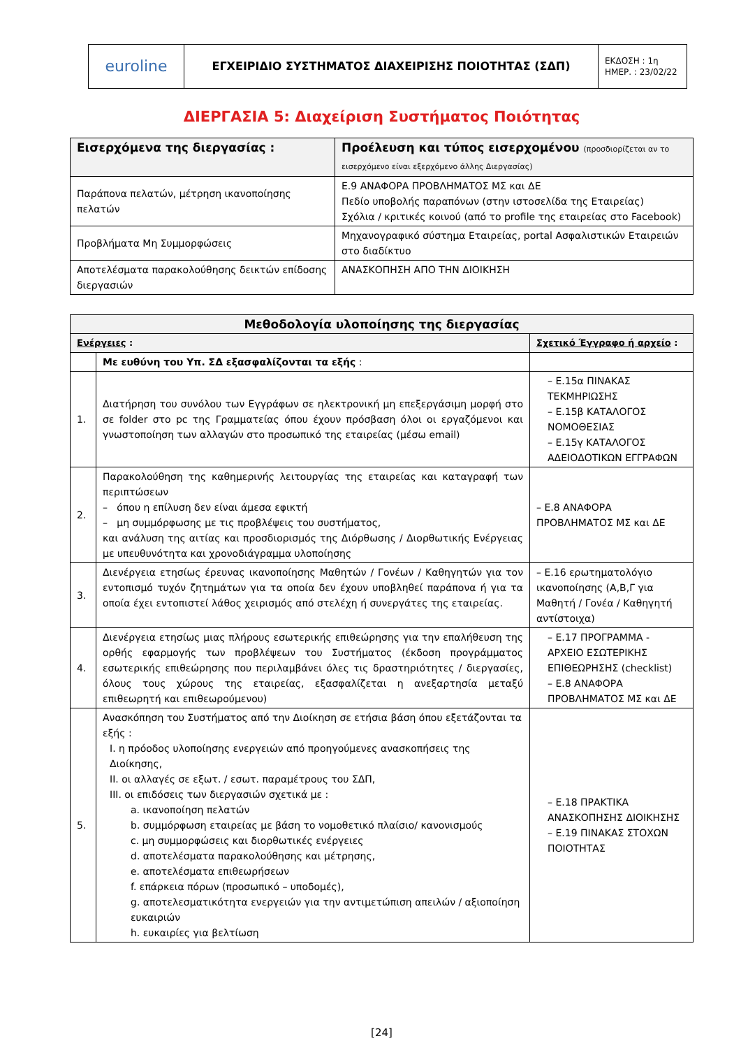| euroline | ΕΓΧΕΙΡΙΔΙΟ ΣΥΣΤΗΜΑΤΟΣ ΔΙΑΧΕΙΡΙΣΗΣ ΠΟΙΟΤΗΤΑΣ (ΣΔΠ) | ΕΚΔΟΣΗ : 1η ΗΜΕΡ. : 23/02/22 |
ΔΙΕΡΓΑΣΙΑ 5: Διαχείριση Συστήματος Ποιότητας
| Εισερχόμενα της διεργασίας : | Προέλευση και τύπος εισερχομένου (προσδιορίζεται αν το εισερχόμενο είναι εξερχόμενο άλλης Διεργασίας) |
| --- | --- |
| Παράπονα πελατών, μέτρηση ικανοποίησης πελατών | Ε.9 ΑΝΑΦΟΡΑ ΠΡΟΒΛΗΜΑΤΟΣ ΜΣ και ΔΕ Πεδίο υποβολής παραπόνων (στην ιστοσελίδα της Εταιρείας) Σχόλια / κριτικές κοινού (από το profile της εταιρείας στο Facebook) |
| Προβλήματα Μη Συμμορφώσεις | Μηχανογραφικό σύστημα Εταιρείας, portal Ασφαλιστικών Εταιρειών στο διαδίκτυο |
| Αποτελέσματα παρακολούθησης δεικτών επίδοσης διεργασιών | ΑΝΑΣΚΟΠΗΣΗ ΑΠΟ ΤΗΝ ΔΙΟΙΚΗΣΗ |
| Μεθοδολογία υλοποίησης της διεργασίας | | |
| --- | --- | --- |
| Ενέργειες : | | Σχετικό Έγγραφο ή αρχείο : |
| | Με ευθύνη του Υπ. ΣΔ εξασφαλίζονται τα εξής : | |
| 1. | Διατήρηση του συνόλου των Εγγράφων σε ηλεκτρονική μη επεξεργάσιμη μορφή στο σε folder στο pc της Γραμματείας όπου έχουν πρόσβαση όλοι οι εργαζόμενοι και γνωστοποίηση των αλλαγών στο προσωπικό της εταιρείας (μέσω email) | – Ε.15α ΠΙΝΑΚΑΣ ΤΕΚΜΗΡΙΩΣΗΣ – Ε.15β ΚΑΤΑΛΟΓΟΣ ΝΟΜΟΘΕΣΙΑΣ – Ε.15γ ΚΑΤΑΛΟΓΟΣ ΑΔΕΙΟΔΟΤΙΚΩΝ ΕΓΓΡΑΦΩΝ |
| 2. | Παρακολούθηση της καθημερινής λειτουργίας της εταιρείας και καταγραφή των περιπτώσεων – όπου η επίλυση δεν είναι άμεσα εφικτή – μη συμμόρφωσης με τις προβλέψεις του συστήματος, και ανάλυση της αιτίας και προσδιορισμός της Διόρθωσης / Διορθωτικής Ενέργειας με υπευθυνότητα και χρονοδιάγραμμα υλοποίησης | – Ε.8 ΑΝΑΦΟΡΑ ΠΡΟΒΛΗΜΑΤΟΣ ΜΣ και ΔΕ |
| 3. | Διενέργεια ετησίως έρευνας ικανοποίησης Μαθητών / Γονέων / Καθηγητών για τον εντοπισμό τυχόν ζητημάτων για τα οποία δεν έχουν υποβληθεί παράπονα ή για τα οποία έχει εντοπιστεί λάθος χειρισμός από στελέχη ή συνεργάτες της εταιρείας. | – Ε.16 ερωτηματολόγιο ικανοποίησης (Α,Β,Γ για Μαθητή / Γονέα / Καθηγητή αντίστοιχα) |
| 4. | Διενέργεια ετησίως μιας πλήρους εσωτερικής επιθεώρησης για την επαλήθευση της ορθής εφαρμογής των προβλέψεων του Συστήματος (έκδοση προγράμματος εσωτερικής επιθεώρησης που περιλαμβάνει όλες τις δραστηριότητες / διεργασίες, όλους τους χώρους της εταιρείας, εξασφαλίζεται η ανεξαρτησία μεταξύ επιθεωρητή και επιθεωρούμενου) | – Ε.17 ΠΡΟΓΡΑΜΜΑ - ΑΡΧΕΙΟ ΕΣΩΤΕΡΙΚΗΣ ΕΠΙΘΕΩΡΗΣΗΣ (checklist) – Ε.8 ΑΝΑΦΟΡΑ ΠΡΟΒΛΗΜΑΤΟΣ ΜΣ και ΔΕ |
| 5. | Ανασκόπηση του Συστήματος από την Διοίκηση σε ετήσια βάση όπου εξετάζονται τα εξής : I. η πρόοδος υλοποίησης ενεργειών από προηγούμενες ανασκοπήσεις της Διοίκησης, II. οι αλλαγές σε εξωτ. / εσωτ. παραμέτρους του ΣΔΠ, III. οι επιδόσεις των διεργασιών σχετικά με : a. ικανοποίηση πελατών b. συμμόρφωση εταιρείας με βάση το νομοθετικό πλαίσιο/ κανονισμούς c. μη συμμορφώσεις και διορθωτικές ενέργειες d. αποτελέσματα παρακολούθησης και μέτρησης, e. αποτελέσματα επιθεωρήσεων f. επάρκεια πόρων (προσωπικό – υποδομές), g. αποτελεσματικότητα ενεργειών για την αντιμετώπιση απειλών / αξιοποίηση ευκαιριών h. ευκαιρίες για βελτίωση | – Ε.18 ΠΡΑΚΤΙΚΑ ΑΝΑΣΚΟΠΗΣΗΣ ΔΙΟΙΚΗΣΗΣ – Ε.19 ΠΙΝΑΚΑΣ ΣΤΟΧΩΝ ΠΟΙΟΤΗΤΑΣ |
[24]